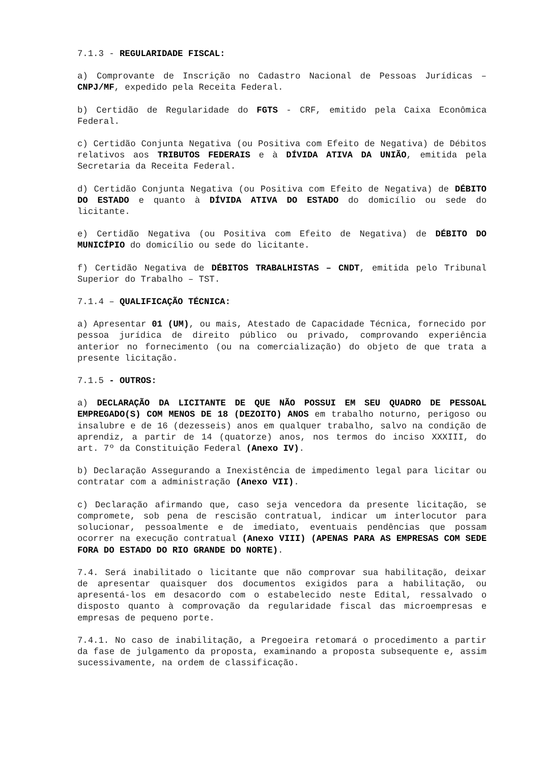7.1.3 - REGULARIDADE FISCAL:
a) Comprovante de Inscrição no Cadastro Nacional de Pessoas Jurídicas – CNPJ/MF, expedido pela Receita Federal.
b) Certidão de Regularidade do FGTS - CRF, emitido pela Caixa Econômica Federal.
c) Certidão Conjunta Negativa (ou Positiva com Efeito de Negativa) de Débitos relativos aos TRIBUTOS FEDERAIS e à DÍVIDA ATIVA DA UNIÃO, emitida pela Secretaria da Receita Federal.
d) Certidão Conjunta Negativa (ou Positiva com Efeito de Negativa) de DÉBITO DO ESTADO e quanto à DÍVIDA ATIVA DO ESTADO do domicílio ou sede do licitante.
e) Certidão Negativa (ou Positiva com Efeito de Negativa) de DÉBITO DO MUNICÍPIO do domicílio ou sede do licitante.
f) Certidão Negativa de DÉBITOS TRABALHISTAS – CNDT, emitida pelo Tribunal Superior do Trabalho – TST.
7.1.4 – QUALIFICAÇÃO TÉCNICA:
a) Apresentar 01 (UM), ou mais, Atestado de Capacidade Técnica, fornecido por pessoa jurídica de direito público ou privado, comprovando experiência anterior no fornecimento (ou na comercialização) do objeto de que trata a presente licitação.
7.1.5 - OUTROS:
a) DECLARAÇÃO DA LICITANTE DE QUE NÃO POSSUI EM SEU QUADRO DE PESSOAL EMPREGADO(S) COM MENOS DE 18 (DEZOITO) ANOS em trabalho noturno, perigoso ou insalubre e de 16 (dezesseis) anos em qualquer trabalho, salvo na condição de aprendiz, a partir de 14 (quatorze) anos, nos termos do inciso XXXIII, do art. 7º da Constituição Federal (Anexo IV).
b) Declaração Assegurando a Inexistência de impedimento legal para licitar ou contratar com a administração (Anexo VII).
c) Declaração afirmando que, caso seja vencedora da presente licitação, se compromete, sob pena de rescisão contratual, indicar um interlocutor para solucionar, pessoalmente e de imediato, eventuais pendências que possam ocorrer na execução contratual (Anexo VIII) (APENAS PARA AS EMPRESAS COM SEDE FORA DO ESTADO DO RIO GRANDE DO NORTE).
7.4. Será inabilitado o licitante que não comprovar sua habilitação, deixar de apresentar quaisquer dos documentos exigidos para a habilitação, ou apresentá-los em desacordo com o estabelecido neste Edital, ressalvado o disposto quanto à comprovação da regularidade fiscal das microempresas e empresas de pequeno porte.
7.4.1. No caso de inabilitação, a Pregoeira retomará o procedimento a partir da fase de julgamento da proposta, examinando a proposta subsequente e, assim sucessivamente, na ordem de classificação.